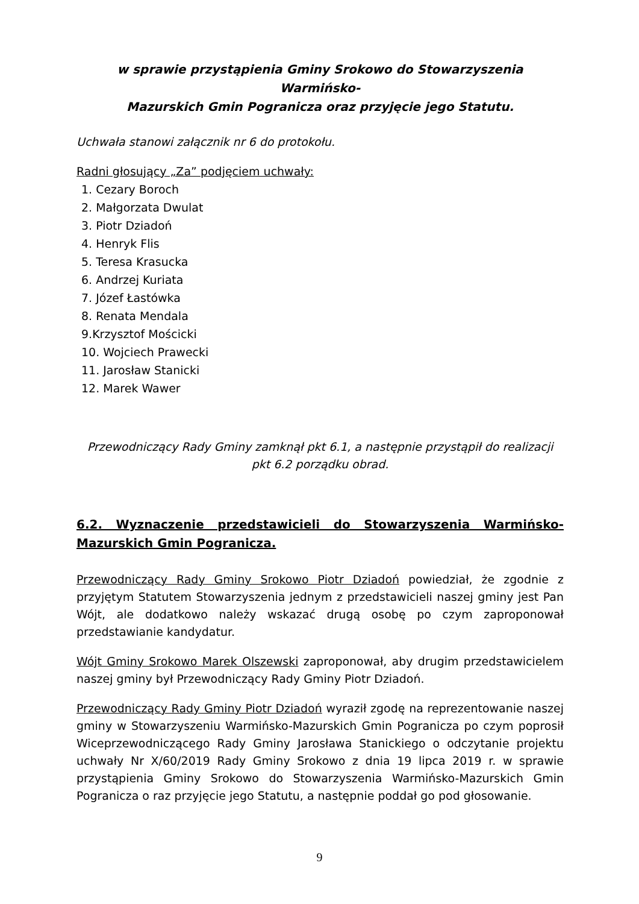w sprawie przystąpienia Gminy Srokowo do Stowarzyszenia Warmińsko-
Mazurskich Gmin Pogranicza oraz przyjęcie jego Statutu.
Uchwała stanowi załącznik nr 6 do protokołu.
Radni głosujący „Za” podjęciem uchwały:
1. Cezary Boroch
2. Małgorzata Dwulat
3. Piotr Dziadoń
4. Henryk Flis
5. Teresa Krasucka
6. Andrzej Kuriata
7. Józef Łastówka
8. Renata Mendala
9.Krzysztof Mościcki
10. Wojciech Prawecki
11. Jarosław Stanicki
12. Marek Wawer
Przewodniczący Rady Gminy zamknął pkt 6.1, a następnie przystąpił do realizacji
pkt 6.2 porządku obrad.
6.2. Wyznaczenie przedstawicieli do Stowarzyszenia Warmińsko-Mazurskich Gmin Pogranicza.
Przewodniczący Rady Gminy Srokowo Piotr Dziadoń powiedział, że zgodnie z przyjętym Statutem Stowarzyszenia jednym z przedstawicieli naszej gminy jest Pan Wójt, ale dodatkowo należy wskazać drugą osobę po czym zaproponował przedstawianie kandydatur.
Wójt Gminy Srokowo Marek Olszewski zaproponował, aby drugim przedstawicielem naszej gminy był Przewodniczący Rady Gminy Piotr Dziadoń.
Przewodniczący Rady Gminy Piotr Dziadoń wyraził zgodę na reprezentowanie naszej gminy w Stowarzyszeniu Warmińsko-Mazurskich Gmin Pogranicza po czym poprosił Wiceprzewodniczącego Rady Gminy Jarosława Stanickiego o odczytanie projektu uchwały Nr X/60/2019 Rady Gminy Srokowo z dnia 19 lipca 2019 r. w sprawie przystąpienia Gminy Srokowo do Stowarzyszenia Warmińsko-Mazurskich Gmin Pogranicza o raz przyjęcie jego Statutu, a następnie poddał go pod głosowanie.
9